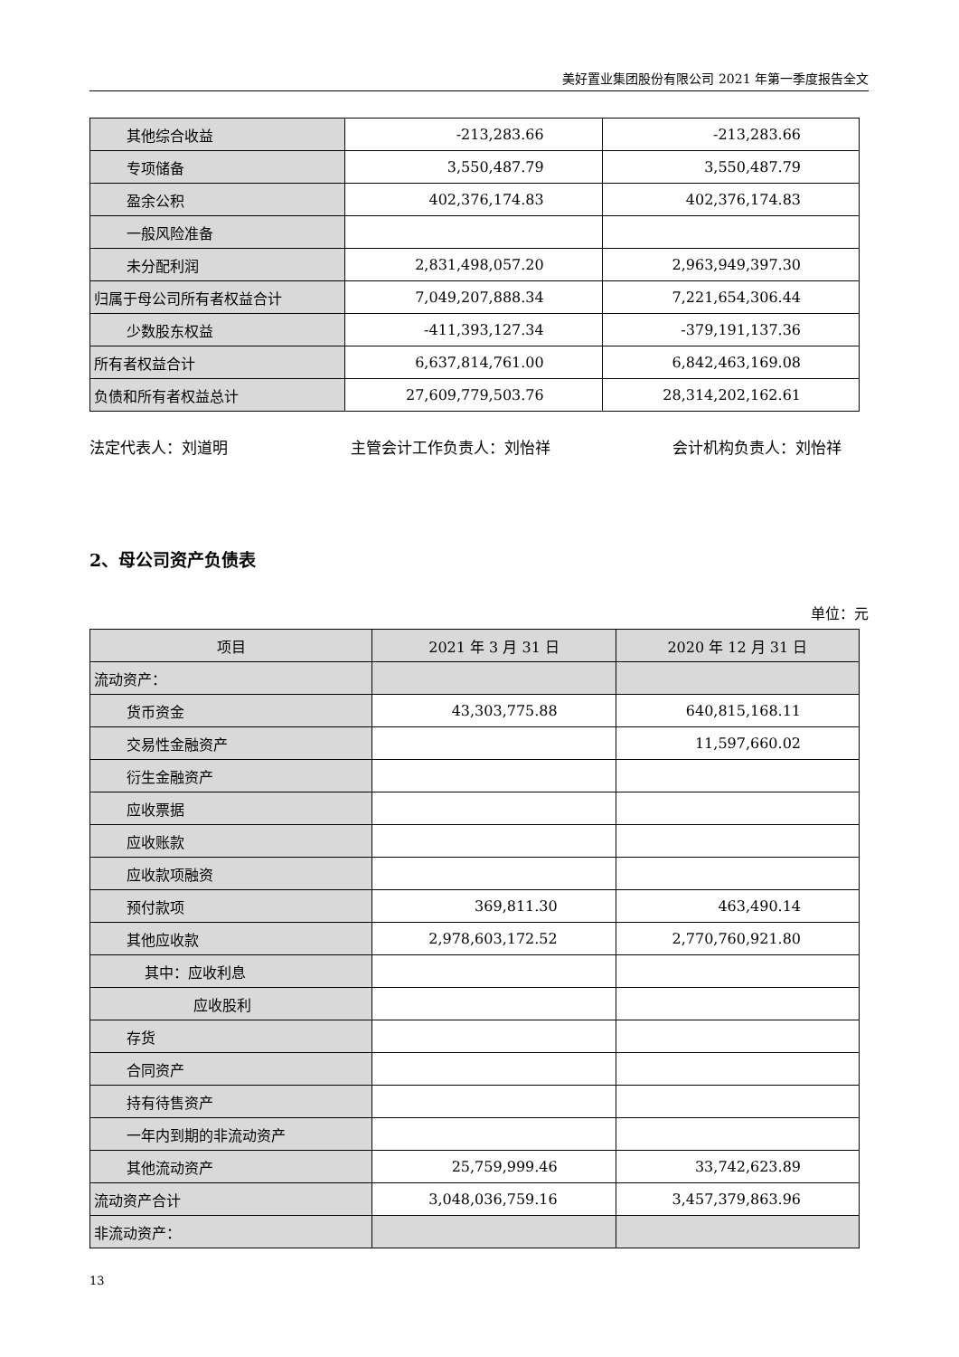美好置业集团股份有限公司 2021 年第一季度报告全文
| 其他综合收益 | -213,283.66 | -213,283.66 |
| 专项储备 | 3,550,487.79 | 3,550,487.79 |
| 盈余公积 | 402,376,174.83 | 402,376,174.83 |
| 一般风险准备 | | |
| 未分配利润 | 2,831,498,057.20 | 2,963,949,397.30 |
| 归属于母公司所有者权益合计 | 7,049,207,888.34 | 7,221,654,306.44 |
| 少数股东权益 | -411,393,127.34 | -379,191,137.36 |
| 所有者权益合计 | 6,637,814,761.00 | 6,842,463,169.08 |
| 负债和所有者权益总计 | 27,609,779,503.76 | 28,314,202,162.61 |
法定代表人：刘道明 主管会计工作负责人：刘怡祥 会计机构负责人：刘怡祥
2、母公司资产负债表
单位：元
| 项目 | 2021 年 3 月 31 日 | 2020 年 12 月 31 日 |
| --- | --- | --- |
| 流动资产： | | |
| 货币资金 | 43,303,775.88 | 640,815,168.11 |
| 交易性金融资产 | | 11,597,660.02 |
| 衍生金融资产 | | |
| 应收票据 | | |
| 应收账款 | | |
| 应收款项融资 | | |
| 预付款项 | 369,811.30 | 463,490.14 |
| 其他应收款 | 2,978,603,172.52 | 2,770,760,921.80 |
| 其中：应收利息 | | |
| 应收股利 | | |
| 存货 | | |
| 合同资产 | | |
| 持有待售资产 | | |
| 一年内到期的非流动资产 | | |
| 其他流动资产 | 25,759,999.46 | 33,742,623.89 |
| 流动资产合计 | 3,048,036,759.16 | 3,457,379,863.96 |
| 非流动资产： | | |
13